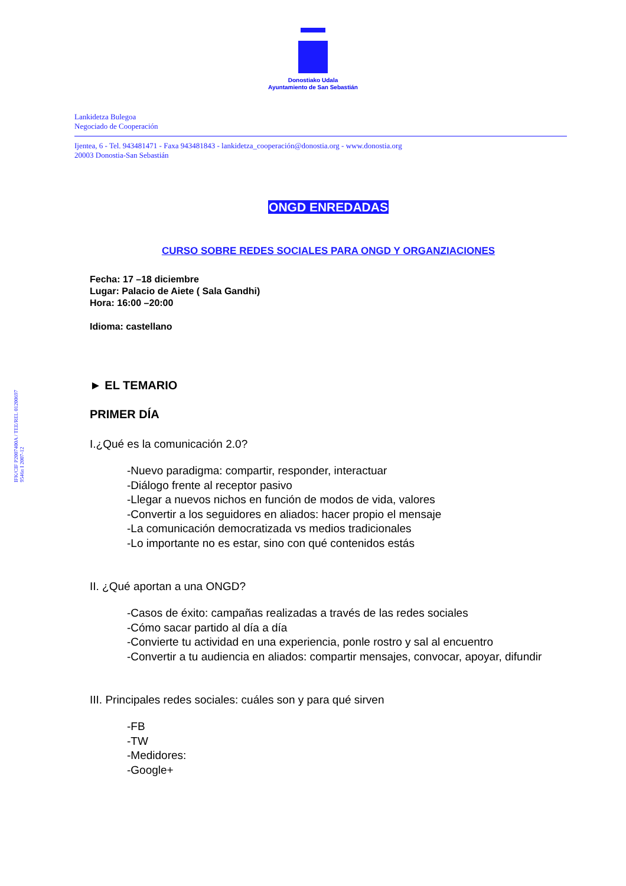Donostiako Udala
Ayuntamiento de San Sebastián
Lankidetza Bulegoa
Negociado de Cooperación
Ijentea, 6 - Tel. 943481471 - Faxa 943481843 - lankidetza_cooperación@donostia.org - www.donostia.org
20003 Donostia-San Sebastián
IFK/CIF P2007400A / TEE/REL 01200697
9546n I 2007-12
ONGD ENREDADAS
CURSO SOBRE REDES SOCIALES PARA ONGD Y ORGANZIACIONES
Fecha: 17 –18 diciembre
Lugar: Palacio de Aiete ( Sala Gandhi)
Hora: 16:00 –20:00
Idioma: castellano
► EL TEMARIO
PRIMER DÍA
I.¿Qué es la comunicación 2.0?
-Nuevo paradigma: compartir, responder, interactuar
-Diálogo frente al receptor pasivo
-Llegar a nuevos nichos en función de modos de vida, valores
-Convertir a los seguidores en aliados: hacer propio el mensaje
-La comunicación democratizada vs medios tradicionales
-Lo importante no es estar, sino con qué contenidos estás
II. ¿Qué aportan a una ONGD?
-Casos de éxito: campañas realizadas a través de las redes sociales
-Cómo sacar partido al día a día
-Convierte tu actividad en una experiencia, ponle rostro y sal al encuentro
-Convertir a tu audiencia en aliados: compartir mensajes, convocar, apoyar, difundir
III. Principales redes sociales: cuáles son y para qué sirven
-FB
-TW
-Medidores:
-Google+